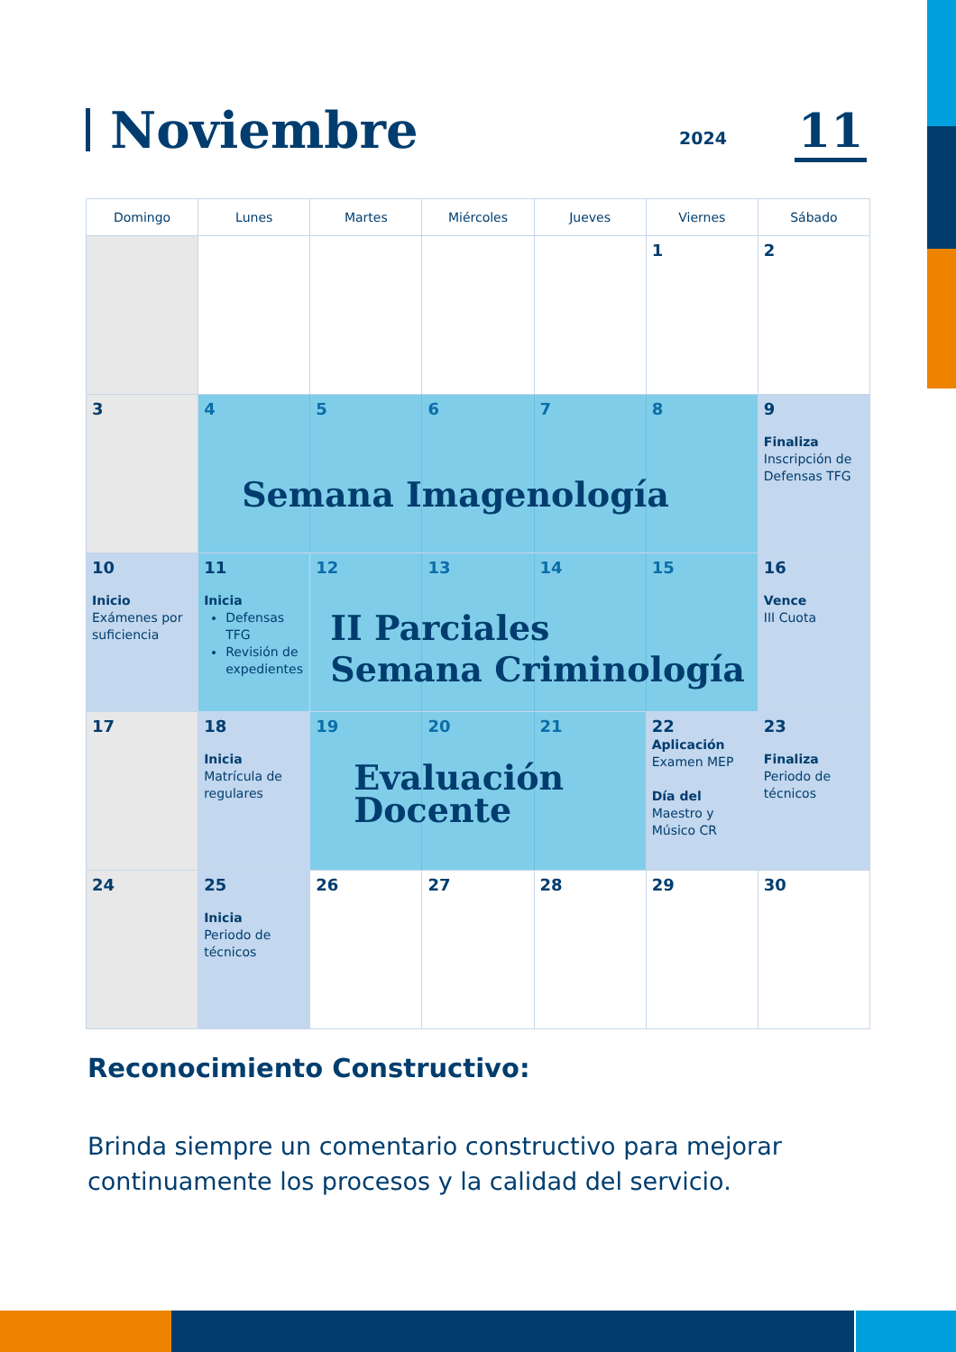Noviembre
2024 11
| Domingo | Lunes | Martes | Miércoles | Jueves | Viernes | Sábado |
| --- | --- | --- | --- | --- | --- | --- |
| | | | | | 1 | 2 |
| 3 | 4 5 6 7 8 Semana Imagenología | | | | | 9 Finaliza Inscripción de Defensas TFG |
| 10 Inicio Exámenes por suficiencia | 11 Inicia Defensas TFG Revisión de expedientes | 12 13 14 15 II Parciales Semana Criminología | | | | 16 Vence III Cuota |
| 17 | 18 Inicia Matrícula de regulares | 19 20 21 Evaluación Docente | | | 22 Aplicación Examen MEP Día del Maestro y Músico CR | 23 Finaliza Periodo de técnicos |
| 24 | 25 Inicia Periodo de técnicos | 26 | 27 | 28 | 29 | 30 |
Reconocimiento Constructivo:
Brinda siempre un comentario constructivo para mejorar continuamente los procesos y la calidad del servicio.